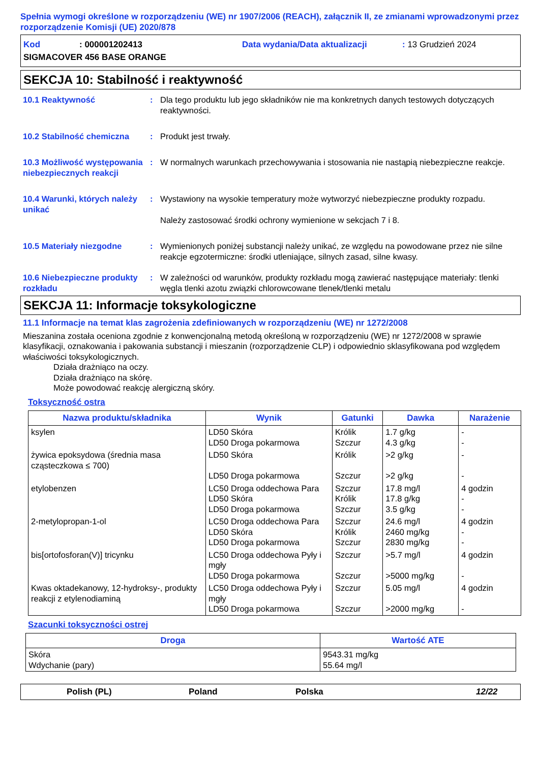Spełnia wymogi określone w rozporządzeniu (WE) nr 1907/2006 (REACH), załącznik II, ze zmianami wprowadzonymi przez rozporządzenie Komisji (UE) 2020/878
Kod: 000001202413 Data wydania/Data aktualizacji: 13 Grudzień 2024
SIGMACOVER 456 BASE ORANGE
SEKCJA 10: Stabilność i reaktywność
10.1 Reaktywność : Dla tego produktu lub jego składników nie ma konkretnych danych testowych dotyczących reaktywności.
10.2 Stabilność chemiczna : Produkt jest trwały.
10.3 Możliwość występowania niebezpiecznych reakcji
: W normalnych warunkach przechowywania i stosowania nie nastąpią niebezpieczne reakcje.
10.4 Warunki, których należy unikać
: Wystawiony na wysokie temperatury może wytworzyć niebezpieczne produkty rozpadu.
Należy zastosować środki ochrony wymienione w sekcjach 7 i 8.
10.5 Materiały niezgodne : Wymienionych poniżej substancji należy unikać, ze względu na powodowane przez nie silne reakcje egzotermiczne: środki utleniające, silnych zasad, silne kwasy.
10.6 Niebezpieczne produkty rozkładu
: W zależności od warunków, produkty rozkładu mogą zawierać następujące materiały: tlenki węgla tlenki azotu związki chlorowcowane tlenek/tlenki metalu
SEKCJA 11: Informacje toksykologiczne
11.1 Informacje na temat klas zagrożenia zdefiniowanych w rozporządzeniu (WE) nr 1272/2008
Mieszanina została oceniona zgodnie z konwencjonalną metodą określoną w rozporządzeniu (WE) nr 1272/2008 w sprawie klasyfikacji, oznakowania i pakowania substancji i mieszanin (rozporządzenie CLP) i odpowiednio sklasyfikowana pod względem właściwości toksykologicznych.
Działa drażniąco na oczy.
Działa drażniąco na skórę.
Może powodować reakcję alergiczną skóry.
Toksyczność ostra
| Nazwa produktu/składnika | Wynik | Gatunki | Dawka | Narażenie |
| --- | --- | --- | --- | --- |
| ksylen | LD50 Skóra LD50 Droga pokarmowa | Królik Szczur | 1.7 g/kg 4.3 g/kg | - - |
| żywica epoksydowa (średnia masa cząsteczkowa ≤ 700) | LD50 Skóra LD50 Droga pokarmowa | Królik Szczur | >2 g/kg >2 g/kg | - - |
| etylobenzen | LC50 Droga oddechowa Para LD50 Skóra LD50 Droga pokarmowa | Szczur Królik Szczur | 17.8 mg/l 17.8 g/kg 3.5 g/kg | 4 godzin - - |
| 2-metylopropan-1-ol | LC50 Droga oddechowa Para LD50 Skóra LD50 Droga pokarmowa | Szczur Królik Szczur | 24.6 mg/l 2460 mg/kg 2830 mg/kg | 4 godzin - - |
| bis[ortofosforan(V)] tricynku | LC50 Droga oddechowa Pyły i mgły LD50 Droga pokarmowa | Szczur Szczur | >5.7 mg/l >5000 mg/kg | 4 godzin - |
| Kwas oktadekanowy, 12-hydroksy-, produkty reakcji z etylenodiaminą | LC50 Droga oddechowa Pyły i mgły LD50 Droga pokarmowa | Szczur Szczur | 5.05 mg/l >2000 mg/kg | 4 godzin - |
Szacunki toksyczności ostrej
| Droga | Wartość ATE |
| --- | --- |
| Skóra Wdychanie (pary) | 9543.31 mg/kg 55.64 mg/l |
Polish (PL) Poland Polska 12/22